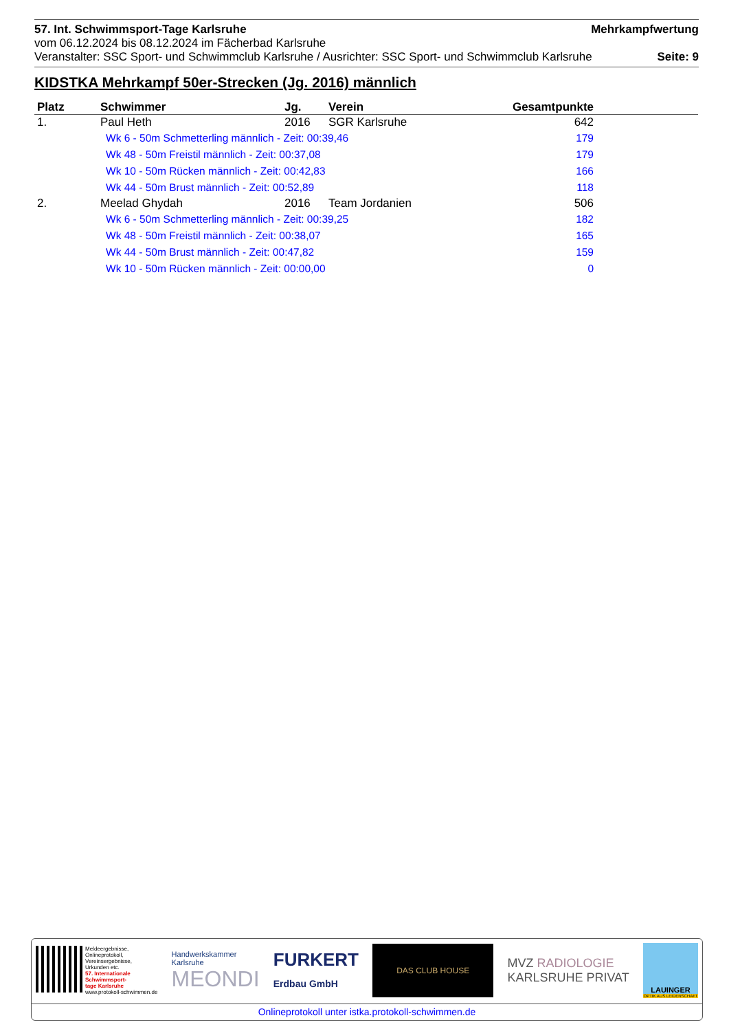57. Int. Schwimmsport-Tage Karlsruhe Mehrkampfwertung
vom 06.12.2024 bis 08.12.2024 im Fächerbad Karlsruhe
Veranstalter: SSC Sport- und Schwimmclub Karlsruhe / Ausrichter: SSC Sport- und Schwimmclub Karlsruhe Seite: 9
KIDSTKA Mehrkampf 50er-Strecken (Jg. 2016) männlich
| Platz | Schwimmer | Jg. | Verein | Gesamtpunkte | |
| --- | --- | --- | --- | --- | --- |
| 1. | Paul Heth | 2016 | SGR Karlsruhe | 642 | |
| | Wk 6 - 50m Schmetterling männlich - Zeit: 00:39,46 | | | 179 | |
| | Wk 48 - 50m Freistil männlich - Zeit: 00:37,08 | | | 179 | |
| | Wk 10 - 50m Rücken männlich - Zeit: 00:42,83 | | | 166 | |
| | Wk 44 - 50m Brust männlich - Zeit: 00:52,89 | | | 118 | |
| 2. | Meelad Ghydah | 2016 | Team Jordanien | 506 | |
| | Wk 6 - 50m Schmetterling männlich - Zeit: 00:39,25 | | | 182 | |
| | Wk 48 - 50m Freistil männlich - Zeit: 00:38,07 | | | 165 | |
| | Wk 44 - 50m Brust männlich - Zeit: 00:47,82 | | | 159 | |
| | Wk 10 - 50m Rücken männlich - Zeit: 00:00,00 | | | 0 | |
Meldeergebnisse,
Onlineprotokoll,
Vereinsergebnisse,
Urkunden etc.
57. Internationale
Schwimmsport-
tage Karlsruhe
www.protokoll-schwimmen.de
Handwerkskammer
Karlsruhe
MEONDI
FURKERT
Erdbau GmbH
DAS CLUB HOUSE
MVZ RADIOLOGIE
KARLSRUHE PRIVAT
LAUINGER
OPTIK AUS LEIDENSCHAFT
Onlineprotokoll unter istka.protokoll-schwimmen.de